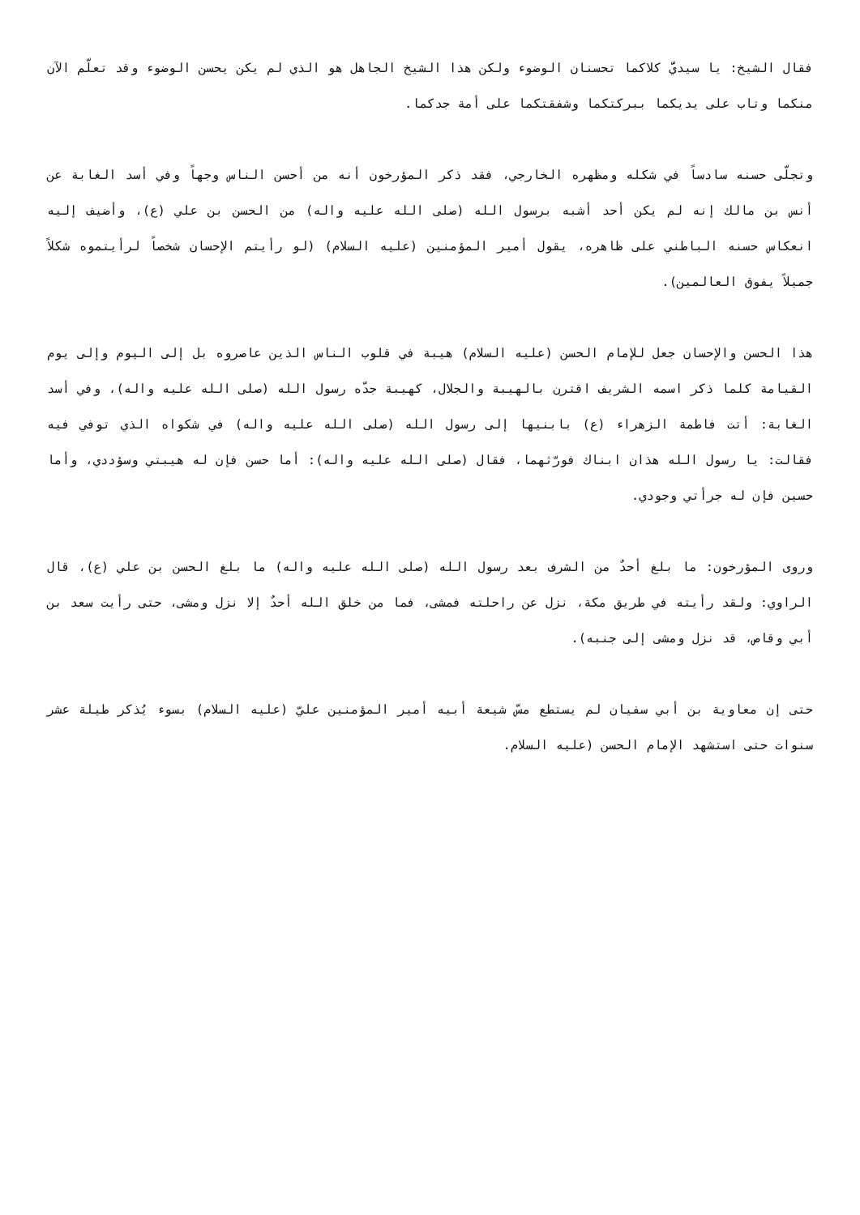فقال الشيخ: يا سيديَّ كلاكما تحسنان الوضوء ولكن هذا الشيخ الجاهل هو الذي لم يكن يحسن الوضوء وقد تعلّم الآن منكما وتاب على يديكما ببركتكما وشفقتكما على أمة جدكما.
وتجلّى حسنه سادساً في شكله ومظهره الخارجي، فقد ذكر المؤرخون أنه من أحسن الناس وجهاً وفي أسد الغابة عن أنس بن مالك إنه لم يكن أحد أشبه برسول الله (صلى الله عليه واله) من الحسن بن علي (ع)، وأضيف إليه انعكاس حسنه الباطني على ظاهره، يقول أمير المؤمنين (عليه السلام) (لو رأيتم الإحسان شخصاً لرأيتموه شكلاً جميلاً يفوق العالمين).
هذا الحسن والإحسان جعل للإمام الحسن (عليه السلام) هيبة في قلوب الناس الذين عاصروه بل إلى اليوم وإلى يوم القيامة كلما ذكر اسمه الشريف اقترن بالهيبة والجلال، كهيبة جدّه رسول الله (صلى الله عليه واله)، وفي أسد الغابة: أتت فاطمة الزهراء (ع) بابنيها إلى رسول الله (صلى الله عليه واله) في شكواه الذي توفي فيه فقالت: يا رسول الله هذان ابناك فورّثهما، فقال (صلى الله عليه واله): أما حسن فإن له هيبتي وسؤددي، وأما حسين فإن له جرأتي وجودي.
وروى المؤرخون: ما بلغ أحدٌ من الشرف بعد رسول الله (صلى الله عليه واله) ما بلغ الحسن بن علي (ع)، قال الراوي: ولقد رأيته في طريق مكة، نزل عن راحلته فمشى، فما من خلق الله أحدٌ إلا نزل ومشى، حتى رأيت سعد بن أبي وقاص، قد نزل ومشى إلى جنبه).
حتى إن معاوية بن أبي سفيان لم يستطع مسّ شيعة أبيه أمير المؤمنين عليّ (عليه السلام) بسوء يُذكر طيلة عشر سنوات حتى استشهد الإمام الحسن (عليه السلام.